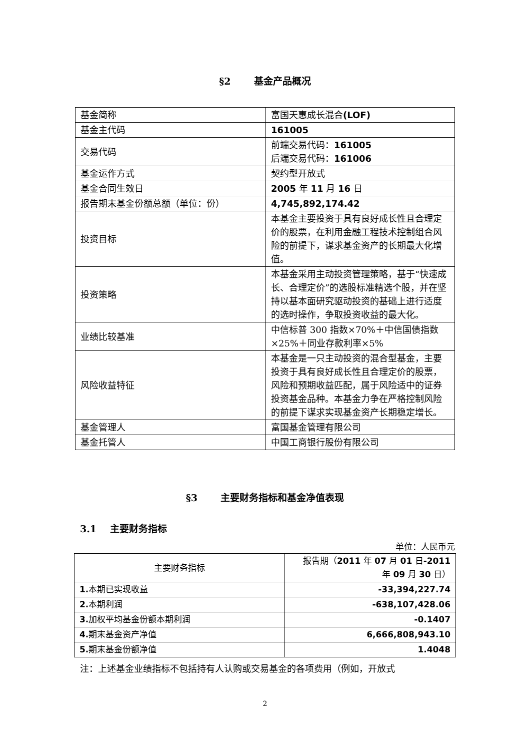§2 基金产品概况
| 基金简称 | 富国天惠成长混合 (LOF) |
| 基金主代码 | 161005 |
| 交易代码 | 前端交易代码： 161005 后端交易代码： 161006 |
| 基金运作方式 | 契约型开放式 |
| 基金合同生效日 | 2005 年 11 月 16 日 |
| 报告期末基金份额总额（单位：份） | 4,745,892,174.42 |
| 投资目标 | 本基金主要投资于具有良好成长性且合理定价的股票，在利用金融工程技术控制组合风险的前提下，谋求基金资产的长期最大化增值。 |
| 投资策略 | 本基金采用主动投资管理策略，基于“快速成长、合理定价”的选股标准精选个股，并在坚持以基本面研究驱动投资的基础上进行适度的选时操作，争取投资收益的最大化。 |
| 业绩比较基准 | 中信标普 300 指数×70%＋中信国债指数×25%＋同业存款利率×5% |
| 风险收益特征 | 本基金是一只主动投资的混合型基金，主要投资于具有良好成长性且合理定价的股票，风险和预期收益匹配，属于风险适中的证券投资基金品种。本基金力争在严格控制风险的前提下谋求实现基金资产长期稳定增长。 |
| 基金管理人 | 富国基金管理有限公司 |
| 基金托管人 | 中国工商银行股份有限公司 |
§3 主要财务指标和基金净值表现
3.1 主要财务指标
单位：人民币元
| 主要财务指标 | 报告期（ 2011 年 07 月 01 日 -2011 年 09 月 30 日） |
| --- | --- |
| 1. 本期已实现收益 | -33,394,227.74 |
| 2. 本期利润 | -638,107,428.06 |
| 3. 加权平均基金份额本期利润 | -0.1407 |
| 4. 期末基金资产净值 | 6,666,808,943.10 |
| 5. 期末基金份额净值 | 1.4048 |
注：上述基金业绩指标不包括持有人认购或交易基金的各项费用（例如，开放式
2